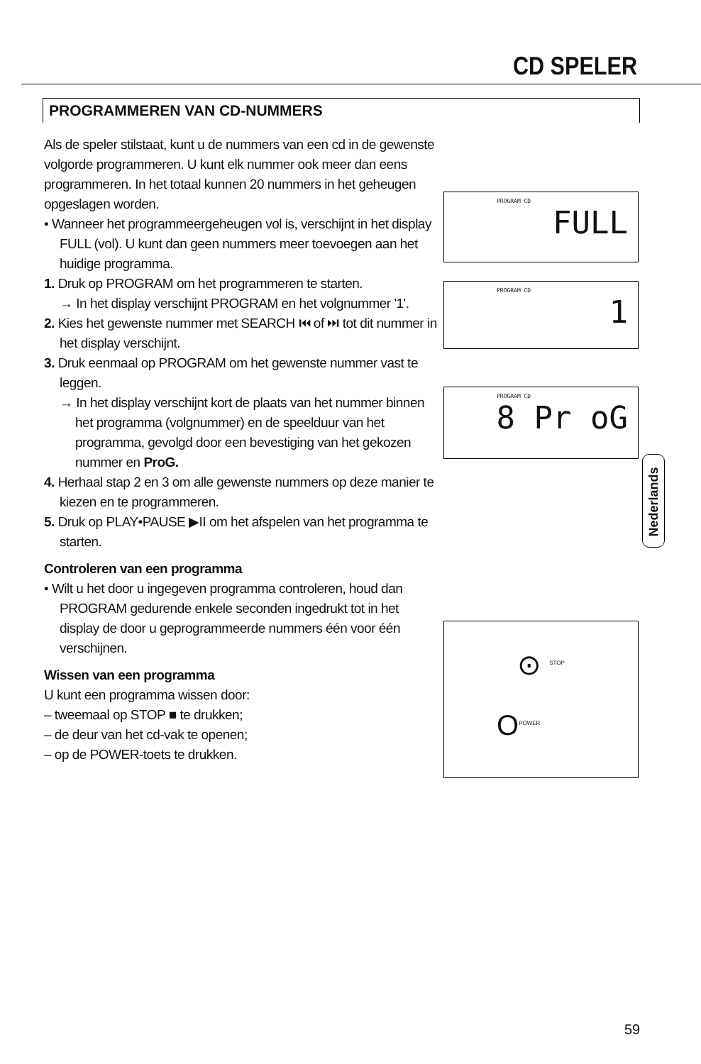CD SPELER
PROGRAMMEREN VAN CD-NUMMERS
Als de speler stilstaat, kunt u de nummers van een cd in de gewenste volgorde programmeren. U kunt elk nummer ook meer dan eens programmeren. In het totaal kunnen 20 nummers in het geheugen opgeslagen worden.
• Wanneer het programmeergeheugen vol is, verschijnt in het display FULL (vol). U kunt dan geen nummers meer toevoegen aan het huidige programma.
1. Druk op PROGRAM om het programmeren te starten.
→ In het display verschijnt PROGRAM en het volgnummer '1'.
2. Kies het gewenste nummer met SEARCH ⏮ of ⏭ tot dit nummer in het display verschijnt.
3. Druk eenmaal op PROGRAM om het gewenste nummer vast te leggen.
→ In het display verschijnt kort de plaats van het nummer binnen het programma (volgnummer) en de speelduur van het programma, gevolgd door een bevestiging van het gekozen nummer en ProG.
4. Herhaal stap 2 en 3 om alle gewenste nummers op deze manier te kiezen en te programmeren.
5. Druk op PLAY•PAUSE ▶II om het afspelen van het programma te starten.
Controleren van een programma
• Wilt u het door u ingegeven programma controleren, houd dan PROGRAM gedurende enkele seconden ingedrukt tot in het display de door u geprogrammeerde nummers één voor één verschijnen.
Wissen van een programma
U kunt een programma wissen door:
– tweemaal op STOP ■ te drukken;
– de deur van het cd-vak te openen;
– op de POWER-toets te drukken.
PROGRAM CD
FULL
PROGRAM CD
1
PROGRAM CD
8 Pr oG
⊙ <sup>STOP</sup>
O<sup>POWER</sup>
Nederlands
59